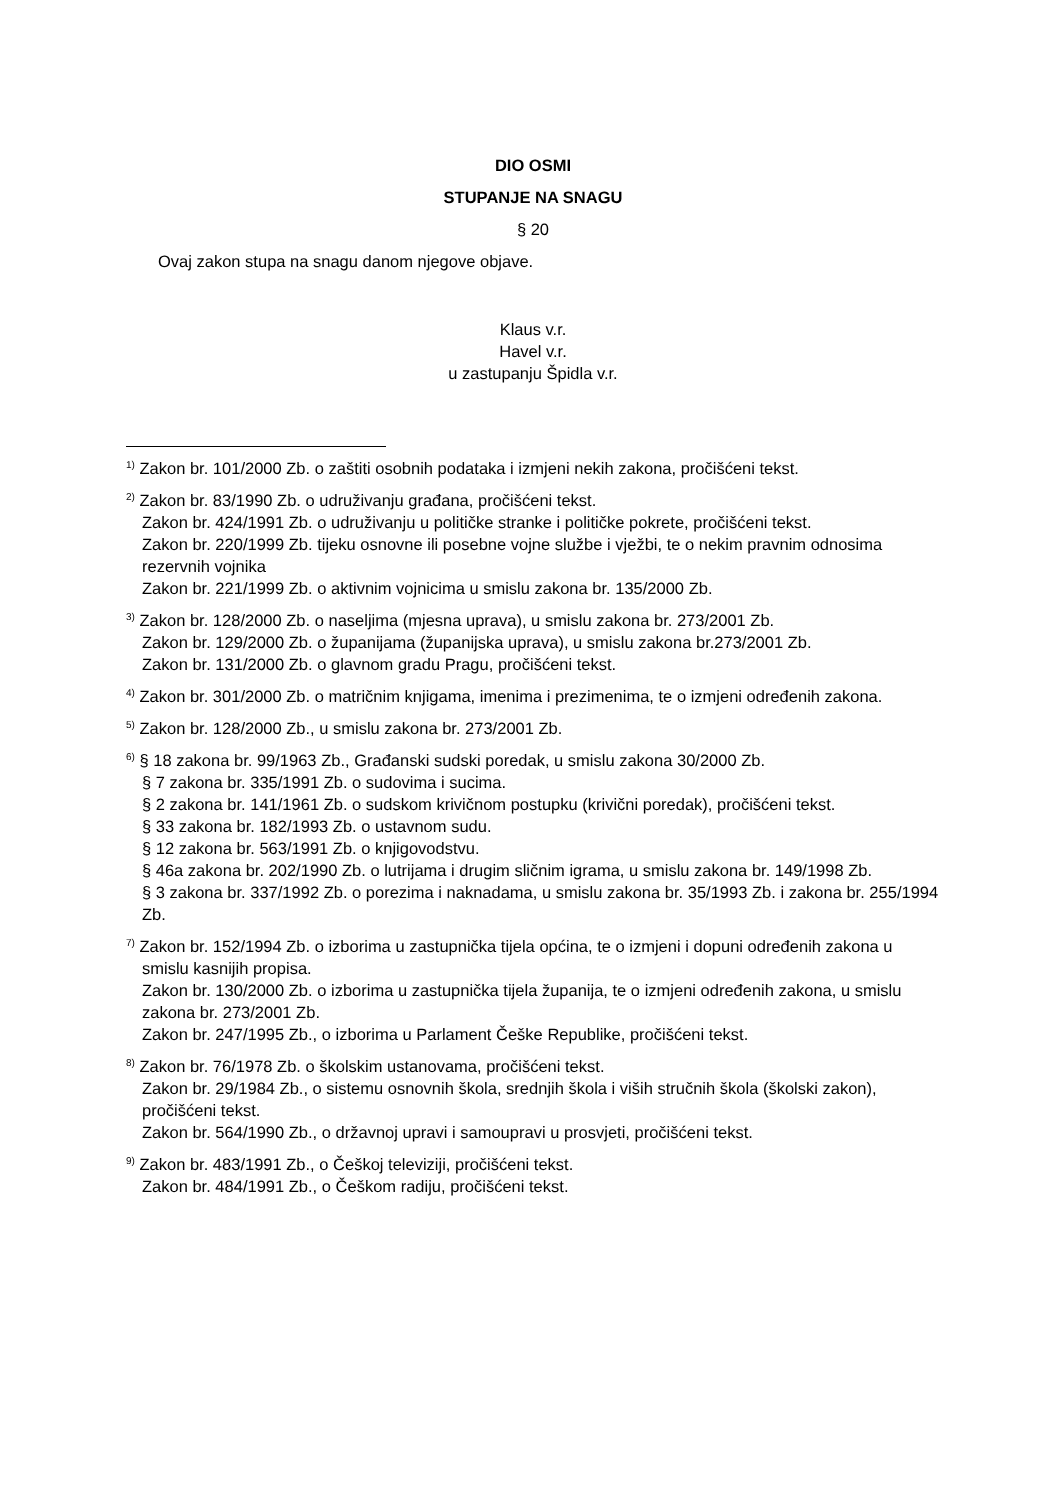DIO OSMI
STUPANJE NA SNAGU
§ 20
Ovaj zakon stupa na snagu danom njegove objave.
Klaus v.r.
Havel v.r.
u zastupanju Špidla v.r.
<sup>1)</sup> Zakon br. 101/2000 Zb. o zaštiti osobnih podataka i izmjeni nekih zakona, pročišćeni tekst.
<sup>2)</sup> Zakon br. 83/1990 Zb. o udruživanju građana, pročišćeni tekst.
Zakon br. 424/1991 Zb. o udruživanju u političke stranke i političke pokrete, pročišćeni tekst.
Zakon br. 220/1999 Zb. tijeku osnovne ili posebne vojne službe i vježbi, te o nekim pravnim odnosima rezervnih vojnika
Zakon br. 221/1999 Zb. o aktivnim vojnicima u smislu zakona br. 135/2000 Zb.
<sup>3)</sup> Zakon br. 128/2000 Zb. o naseljima (mjesna uprava), u smislu zakona br. 273/2001 Zb.
Zakon br. 129/2000 Zb. o županijama (županijska uprava), u smislu zakona br.273/2001 Zb.
Zakon br. 131/2000 Zb. o glavnom gradu Pragu, pročišćeni tekst.
<sup>4)</sup> Zakon br. 301/2000 Zb. o matričnim knjigama, imenima i prezimenima, te o izmjeni određenih zakona.
<sup>5)</sup> Zakon br. 128/2000 Zb., u smislu zakona br. 273/2001 Zb.
<sup>6)</sup> § 18 zakona br. 99/1963 Zb., Građanski sudski poredak, u smislu zakona 30/2000 Zb.
§ 7 zakona br. 335/1991 Zb. o sudovima i sucima.
§ 2 zakona br. 141/1961 Zb. o sudskom krivičnom postupku (krivični poredak), pročišćeni tekst.
§ 33 zakona br. 182/1993 Zb. o ustavnom sudu.
§ 12 zakona br. 563/1991 Zb. o knjigovodstvu.
§ 46a zakona br. 202/1990 Zb. o lutrijama i drugim sličnim igrama, u smislu zakona br. 149/1998 Zb.
§ 3 zakona br. 337/1992 Zb. o porezima i naknadama, u smislu zakona br. 35/1993 Zb. i zakona br. 255/1994 Zb.
<sup>7)</sup> Zakon br. 152/1994 Zb. o izborima u zastupnička tijela općina, te o izmjeni i dopuni određenih zakona u smislu kasnijih propisa.
Zakon br. 130/2000 Zb. o izborima u zastupnička tijela županija, te o izmjeni određenih zakona, u smislu zakona br. 273/2001 Zb.
Zakon br. 247/1995 Zb., o izborima u Parlament Češke Republike, pročišćeni tekst.
<sup>8)</sup> Zakon br. 76/1978 Zb. o školskim ustanovama, pročišćeni tekst.
Zakon br. 29/1984 Zb., o sistemu osnovnih škola, srednjih škola i viših stručnih škola (školski zakon), pročišćeni tekst.
Zakon br. 564/1990 Zb., o državnoj upravi i samoupravi u prosvjeti, pročišćeni tekst.
<sup>9)</sup> Zakon br. 483/1991 Zb., o Češkoj televiziji, pročišćeni tekst.
Zakon br. 484/1991 Zb., o Češkom radiju, pročišćeni tekst.